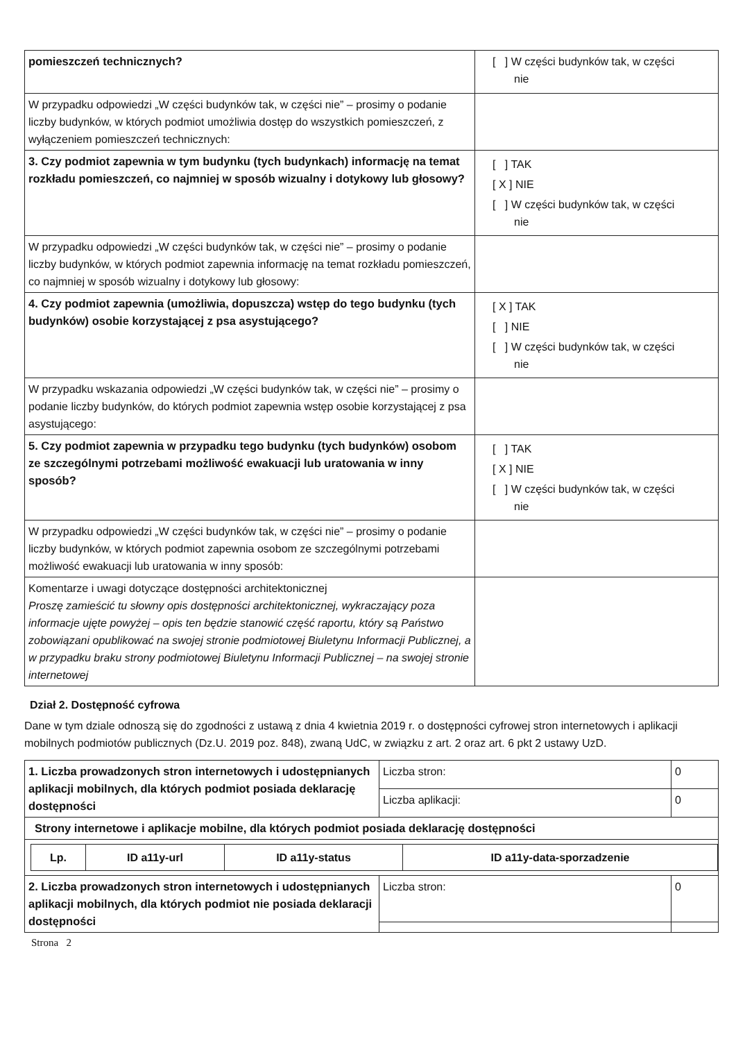| pomieszczeń technicznych? | [ ] W części budynków tak, w części nie |
| W przypadku odpowiedzi „W części budynków tak, w części nie” – prosimy o podanie liczby budynków, w których podmiot umożliwia dostęp do wszystkich pomieszczeń, z wyłączeniem pomieszczeń technicznych: | |
| 3. Czy podmiot zapewnia w tym budynku (tych budynkach) informację na temat rozkładu pomieszczeń, co najmniej w sposób wizualny i dotykowy lub głosowy? | [ ] TAK [ X ] NIE [ ] W części budynków tak, w części nie |
| W przypadku odpowiedzi „W części budynków tak, w części nie” – prosimy o podanie liczby budynków, w których podmiot zapewnia informację na temat rozkładu pomieszczeń, co najmniej w sposób wizualny i dotykowy lub głosowy: | |
| 4. Czy podmiot zapewnia (umożliwia, dopuszcza) wstęp do tego budynku (tych budynków) osobie korzystającej z psa asystującego? | [ X ] TAK [ ] NIE [ ] W części budynków tak, w części nie |
| W przypadku wskazania odpowiedzi „W części budynków tak, w części nie” – prosimy o podanie liczby budynków, do których podmiot zapewnia wstęp osobie korzystającej z psa asystującego: | |
| 5. Czy podmiot zapewnia w przypadku tego budynku (tych budynków) osobom ze szczególnymi potrzebami możliwość ewakuacji lub uratowania w inny sposób? | [ ] TAK [ X ] NIE [ ] W części budynków tak, w części nie |
| W przypadku odpowiedzi „W części budynków tak, w części nie” – prosimy o podanie liczby budynków, w których podmiot zapewnia osobom ze szczególnymi potrzebami możliwość ewakuacji lub uratowania w inny sposób: | |
| Komentarze i uwagi dotyczące dostępności architektonicznej Proszę zamieścić tu słowny opis dostępności architektonicznej, wykraczający poza informacje ujęte powyżej – opis ten będzie stanowić część raportu, który są Państwo zobowiązani opublikować na swojej stronie podmiotowej Biuletynu Informacji Publicznej, a w przypadku braku strony podmiotowej Biuletynu Informacji Publicznej – na swojej stronie internetowej | |
Dział 2. Dostępność cyfrowa
Dane w tym dziale odnoszą się do zgodności z ustawą z dnia 4 kwietnia 2019 r. o dostępności cyfrowej stron internetowych i aplikacji mobilnych podmiotów publicznych (Dz.U. 2019 poz. 848), zwaną UdC, w związku z art. 2 oraz art. 6 pkt 2 ustawy UzD.
| 1. Liczba prowadzonych stron internetowych i udostępnianych aplikacji mobilnych, dla których podmiot posiada deklarację dostępności | Liczba stron: | 0 |
| | Liczba aplikacji: | 0 |
| Strony internetowe i aplikacje mobilne, dla których podmiot posiada deklarację dostępności | | |
| / Lp. / ID a11y-url / ID a11y-status / ID a11y-data-sporzadzenie / / --- / --- / --- / --- / | | |
| 2. Liczba prowadzonych stron internetowych i udostępnianych aplikacji mobilnych, dla których podmiot nie posiada deklaracji dostępności | Liczba stron: | 0 |
Strona 2